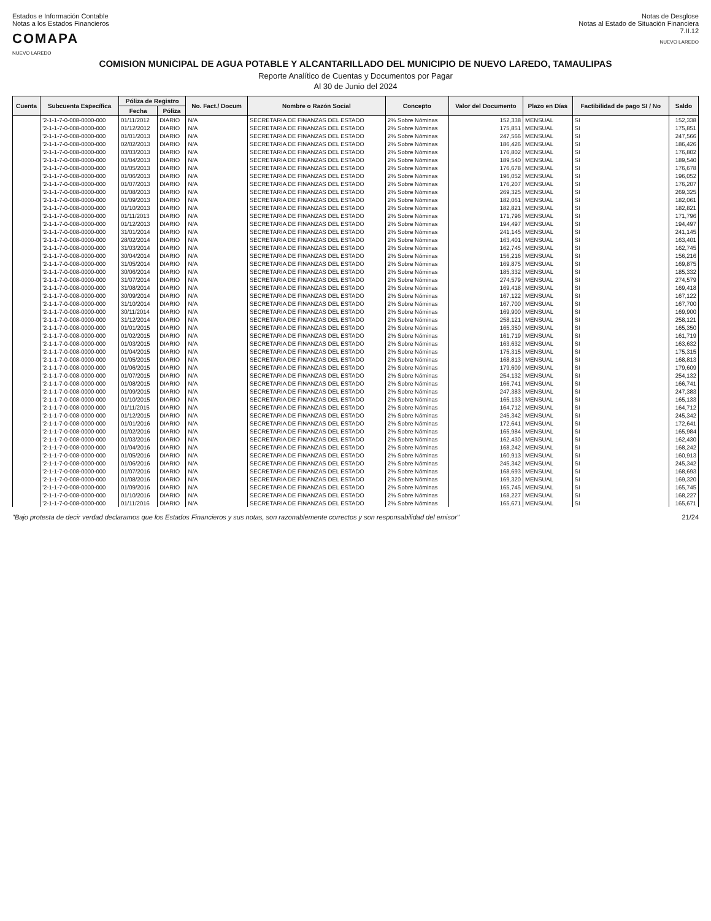Estados e Información Contable
Notas a los Estados Financieros
COMAPA
NUEVO LAREDO
Notas de Desglose
Notas al Estado de Situación Financiera
7.II.12
NUEVO LAREDO
COMISION MUNICIPAL DE AGUA POTABLE Y ALCANTARILLADO DEL MUNICIPIO DE NUEVO LAREDO, TAMAULIPAS
Reporte Analítico de Cuentas y Documentos por Pagar
Al 30 de Junio del 2024
| Cuenta | Subcuenta Específica | Póliza de Registro | | No. Fact./ Docum | Nombre o Razón Social | Concepto | Valor del Documento | Plazo en Días | Factibilidad de pago SI / No | Saldo |
| --- | --- | --- | --- | --- | --- | --- | --- | --- | --- | --- |
| | | Fecha | Póliza | | | | | | | |
| | '2-1-1-7-0-008-0000-000 | 01/11/2012 | DIARIO | N/A | SECRETARIA DE FINANZAS DEL ESTADO | 2% Sobre Nóminas | 152,338 | MENSUAL | SI | 152,338 |
| | '2-1-1-7-0-008-0000-000 | 01/12/2012 | DIARIO | N/A | SECRETARIA DE FINANZAS DEL ESTADO | 2% Sobre Nóminas | 175,851 | MENSUAL | SI | 175,851 |
| | '2-1-1-7-0-008-0000-000 | 01/01/2013 | DIARIO | N/A | SECRETARIA DE FINANZAS DEL ESTADO | 2% Sobre Nóminas | 247,566 | MENSUAL | SI | 247,566 |
| | '2-1-1-7-0-008-0000-000 | 02/02/2013 | DIARIO | N/A | SECRETARIA DE FINANZAS DEL ESTADO | 2% Sobre Nóminas | 186,426 | MENSUAL | SI | 186,426 |
| | '2-1-1-7-0-008-0000-000 | 03/03/2013 | DIARIO | N/A | SECRETARIA DE FINANZAS DEL ESTADO | 2% Sobre Nóminas | 176,802 | MENSUAL | SI | 176,802 |
| | '2-1-1-7-0-008-0000-000 | 01/04/2013 | DIARIO | N/A | SECRETARIA DE FINANZAS DEL ESTADO | 2% Sobre Nóminas | 189,540 | MENSUAL | SI | 189,540 |
| | '2-1-1-7-0-008-0000-000 | 01/05/2013 | DIARIO | N/A | SECRETARIA DE FINANZAS DEL ESTADO | 2% Sobre Nóminas | 176,678 | MENSUAL | SI | 176,678 |
| | '2-1-1-7-0-008-0000-000 | 01/06/2013 | DIARIO | N/A | SECRETARIA DE FINANZAS DEL ESTADO | 2% Sobre Nóminas | 196,052 | MENSUAL | SI | 196,052 |
| | '2-1-1-7-0-008-0000-000 | 01/07/2013 | DIARIO | N/A | SECRETARIA DE FINANZAS DEL ESTADO | 2% Sobre Nóminas | 176,207 | MENSUAL | SI | 176,207 |
| | '2-1-1-7-0-008-0000-000 | 01/08/2013 | DIARIO | N/A | SECRETARIA DE FINANZAS DEL ESTADO | 2% Sobre Nóminas | 269,325 | MENSUAL | SI | 269,325 |
| | '2-1-1-7-0-008-0000-000 | 01/09/2013 | DIARIO | N/A | SECRETARIA DE FINANZAS DEL ESTADO | 2% Sobre Nóminas | 182,061 | MENSUAL | SI | 182,061 |
| | '2-1-1-7-0-008-0000-000 | 01/10/2013 | DIARIO | N/A | SECRETARIA DE FINANZAS DEL ESTADO | 2% Sobre Nóminas | 182,821 | MENSUAL | SI | 182,821 |
| | '2-1-1-7-0-008-0000-000 | 01/11/2013 | DIARIO | N/A | SECRETARIA DE FINANZAS DEL ESTADO | 2% Sobre Nóminas | 171,796 | MENSUAL | SI | 171,796 |
| | '2-1-1-7-0-008-0000-000 | 01/12/2013 | DIARIO | N/A | SECRETARIA DE FINANZAS DEL ESTADO | 2% Sobre Nóminas | 194,497 | MENSUAL | SI | 194,497 |
| | '2-1-1-7-0-008-0000-000 | 31/01/2014 | DIARIO | N/A | SECRETARIA DE FINANZAS DEL ESTADO | 2% Sobre Nóminas | 241,145 | MENSUAL | SI | 241,145 |
| | '2-1-1-7-0-008-0000-000 | 28/02/2014 | DIARIO | N/A | SECRETARIA DE FINANZAS DEL ESTADO | 2% Sobre Nóminas | 163,401 | MENSUAL | SI | 163,401 |
| | '2-1-1-7-0-008-0000-000 | 31/03/2014 | DIARIO | N/A | SECRETARIA DE FINANZAS DEL ESTADO | 2% Sobre Nóminas | 162,745 | MENSUAL | SI | 162,745 |
| | '2-1-1-7-0-008-0000-000 | 30/04/2014 | DIARIO | N/A | SECRETARIA DE FINANZAS DEL ESTADO | 2% Sobre Nóminas | 156,216 | MENSUAL | SI | 156,216 |
| | '2-1-1-7-0-008-0000-000 | 31/05/2014 | DIARIO | N/A | SECRETARIA DE FINANZAS DEL ESTADO | 2% Sobre Nóminas | 169,875 | MENSUAL | SI | 169,875 |
| | '2-1-1-7-0-008-0000-000 | 30/06/2014 | DIARIO | N/A | SECRETARIA DE FINANZAS DEL ESTADO | 2% Sobre Nóminas | 185,332 | MENSUAL | SI | 185,332 |
| | '2-1-1-7-0-008-0000-000 | 31/07/2014 | DIARIO | N/A | SECRETARIA DE FINANZAS DEL ESTADO | 2% Sobre Nóminas | 274,579 | MENSUAL | SI | 274,579 |
| | '2-1-1-7-0-008-0000-000 | 31/08/2014 | DIARIO | N/A | SECRETARIA DE FINANZAS DEL ESTADO | 2% Sobre Nóminas | 169,418 | MENSUAL | SI | 169,418 |
| | '2-1-1-7-0-008-0000-000 | 30/09/2014 | DIARIO | N/A | SECRETARIA DE FINANZAS DEL ESTADO | 2% Sobre Nóminas | 167,122 | MENSUAL | SI | 167,122 |
| | '2-1-1-7-0-008-0000-000 | 31/10/2014 | DIARIO | N/A | SECRETARIA DE FINANZAS DEL ESTADO | 2% Sobre Nóminas | 167,700 | MENSUAL | SI | 167,700 |
| | '2-1-1-7-0-008-0000-000 | 30/11/2014 | DIARIO | N/A | SECRETARIA DE FINANZAS DEL ESTADO | 2% Sobre Nóminas | 169,900 | MENSUAL | SI | 169,900 |
| | '2-1-1-7-0-008-0000-000 | 31/12/2014 | DIARIO | N/A | SECRETARIA DE FINANZAS DEL ESTADO | 2% Sobre Nóminas | 258,121 | MENSUAL | SI | 258,121 |
| | '2-1-1-7-0-008-0000-000 | 01/01/2015 | DIARIO | N/A | SECRETARIA DE FINANZAS DEL ESTADO | 2% Sobre Nóminas | 165,350 | MENSUAL | SI | 165,350 |
| | '2-1-1-7-0-008-0000-000 | 01/02/2015 | DIARIO | N/A | SECRETARIA DE FINANZAS DEL ESTADO | 2% Sobre Nóminas | 161,719 | MENSUAL | SI | 161,719 |
| | '2-1-1-7-0-008-0000-000 | 01/03/2015 | DIARIO | N/A | SECRETARIA DE FINANZAS DEL ESTADO | 2% Sobre Nóminas | 163,632 | MENSUAL | SI | 163,632 |
| | '2-1-1-7-0-008-0000-000 | 01/04/2015 | DIARIO | N/A | SECRETARIA DE FINANZAS DEL ESTADO | 2% Sobre Nóminas | 175,315 | MENSUAL | SI | 175,315 |
| | '2-1-1-7-0-008-0000-000 | 01/05/2015 | DIARIO | N/A | SECRETARIA DE FINANZAS DEL ESTADO | 2% Sobre Nóminas | 168,813 | MENSUAL | SI | 168,813 |
| | '2-1-1-7-0-008-0000-000 | 01/06/2015 | DIARIO | N/A | SECRETARIA DE FINANZAS DEL ESTADO | 2% Sobre Nóminas | 179,609 | MENSUAL | SI | 179,609 |
| | '2-1-1-7-0-008-0000-000 | 01/07/2015 | DIARIO | N/A | SECRETARIA DE FINANZAS DEL ESTADO | 2% Sobre Nóminas | 254,132 | MENSUAL | SI | 254,132 |
| | '2-1-1-7-0-008-0000-000 | 01/08/2015 | DIARIO | N/A | SECRETARIA DE FINANZAS DEL ESTADO | 2% Sobre Nóminas | 166,741 | MENSUAL | SI | 166,741 |
| | '2-1-1-7-0-008-0000-000 | 01/09/2015 | DIARIO | N/A | SECRETARIA DE FINANZAS DEL ESTADO | 2% Sobre Nóminas | 247,383 | MENSUAL | SI | 247,383 |
| | '2-1-1-7-0-008-0000-000 | 01/10/2015 | DIARIO | N/A | SECRETARIA DE FINANZAS DEL ESTADO | 2% Sobre Nóminas | 165,133 | MENSUAL | SI | 165,133 |
| | '2-1-1-7-0-008-0000-000 | 01/11/2015 | DIARIO | N/A | SECRETARIA DE FINANZAS DEL ESTADO | 2% Sobre Nóminas | 164,712 | MENSUAL | SI | 164,712 |
| | '2-1-1-7-0-008-0000-000 | 01/12/2015 | DIARIO | N/A | SECRETARIA DE FINANZAS DEL ESTADO | 2% Sobre Nóminas | 245,342 | MENSUAL | SI | 245,342 |
| | '2-1-1-7-0-008-0000-000 | 01/01/2016 | DIARIO | N/A | SECRETARIA DE FINANZAS DEL ESTADO | 2% Sobre Nóminas | 172,641 | MENSUAL | SI | 172,641 |
| | '2-1-1-7-0-008-0000-000 | 01/02/2016 | DIARIO | N/A | SECRETARIA DE FINANZAS DEL ESTADO | 2% Sobre Nóminas | 165,984 | MENSUAL | SI | 165,984 |
| | '2-1-1-7-0-008-0000-000 | 01/03/2016 | DIARIO | N/A | SECRETARIA DE FINANZAS DEL ESTADO | 2% Sobre Nóminas | 162,430 | MENSUAL | SI | 162,430 |
| | '2-1-1-7-0-008-0000-000 | 01/04/2016 | DIARIO | N/A | SECRETARIA DE FINANZAS DEL ESTADO | 2% Sobre Nóminas | 168,242 | MENSUAL | SI | 168,242 |
| | '2-1-1-7-0-008-0000-000 | 01/05/2016 | DIARIO | N/A | SECRETARIA DE FINANZAS DEL ESTADO | 2% Sobre Nóminas | 160,913 | MENSUAL | SI | 160,913 |
| | '2-1-1-7-0-008-0000-000 | 01/06/2016 | DIARIO | N/A | SECRETARIA DE FINANZAS DEL ESTADO | 2% Sobre Nóminas | 245,342 | MENSUAL | SI | 245,342 |
| | '2-1-1-7-0-008-0000-000 | 01/07/2016 | DIARIO | N/A | SECRETARIA DE FINANZAS DEL ESTADO | 2% Sobre Nóminas | 168,693 | MENSUAL | SI | 168,693 |
| | '2-1-1-7-0-008-0000-000 | 01/08/2016 | DIARIO | N/A | SECRETARIA DE FINANZAS DEL ESTADO | 2% Sobre Nóminas | 169,320 | MENSUAL | SI | 169,320 |
| | '2-1-1-7-0-008-0000-000 | 01/09/2016 | DIARIO | N/A | SECRETARIA DE FINANZAS DEL ESTADO | 2% Sobre Nóminas | 165,745 | MENSUAL | SI | 165,745 |
| | '2-1-1-7-0-008-0000-000 | 01/10/2016 | DIARIO | N/A | SECRETARIA DE FINANZAS DEL ESTADO | 2% Sobre Nóminas | 168,227 | MENSUAL | SI | 168,227 |
| | '2-1-1-7-0-008-0000-000 | 01/11/2016 | DIARIO | N/A | SECRETARIA DE FINANZAS DEL ESTADO | 2% Sobre Nóminas | 165,671 | MENSUAL | SI | 165,671 |
"Bajo protesta de decir verdad declaramos que los Estados Financieros y sus notas, son razonablemente correctos y son responsabilidad del emisor" 21/24